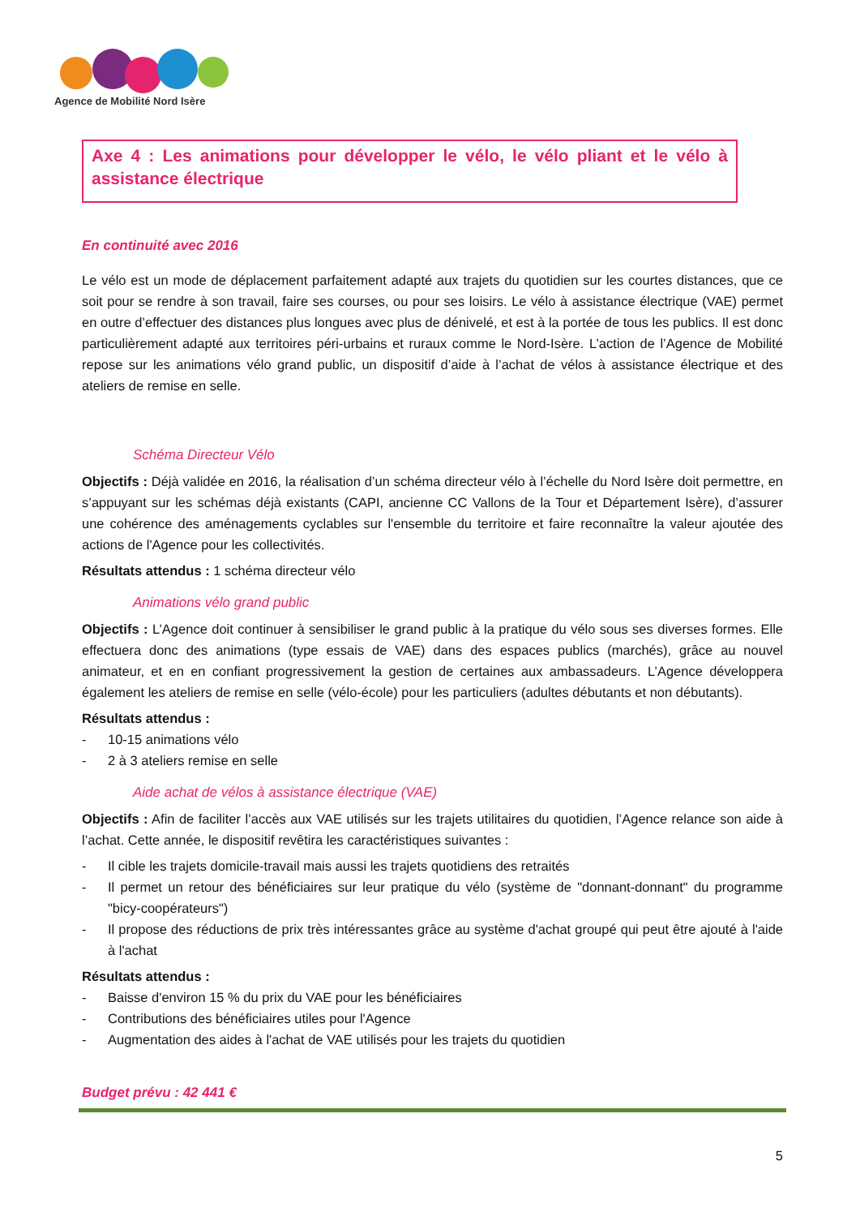Agence de Mobilité Nord Isère
Axe 4 : Les animations pour développer le vélo, le vélo pliant et le vélo à assistance électrique
En continuité avec 2016
Le vélo est un mode de déplacement parfaitement adapté aux trajets du quotidien sur les courtes distances, que ce soit pour se rendre à son travail, faire ses courses, ou pour ses loisirs. Le vélo à assistance électrique (VAE) permet en outre d’effectuer des distances plus longues avec plus de dénivelé, et est à la portée de tous les publics. Il est donc particulièrement adapté aux territoires péri-urbains et ruraux comme le Nord-Isère. L’action de l’Agence de Mobilité repose sur les animations vélo grand public, un dispositif d’aide à l’achat de vélos à assistance électrique et des ateliers de remise en selle.
Schéma Directeur Vélo
Objectifs : Déjà validée en 2016, la réalisation d’un schéma directeur vélo à l’échelle du Nord Isère doit permettre, en s’appuyant sur les schémas déjà existants (CAPI, ancienne CC Vallons de la Tour et Département Isère), d’assurer une cohérence des aménagements cyclables sur l'ensemble du territoire et faire reconnaître la valeur ajoutée des actions de l'Agence pour les collectivités.
Résultats attendus : 1 schéma directeur vélo
Animations vélo grand public
Objectifs : L’Agence doit continuer à sensibiliser le grand public à la pratique du vélo sous ses diverses formes. Elle effectuera donc des animations (type essais de VAE) dans des espaces publics (marchés), grâce au nouvel animateur, et en en confiant progressivement la gestion de certaines aux ambassadeurs. L’Agence développera également les ateliers de remise en selle (vélo-école) pour les particuliers (adultes débutants et non débutants).
Résultats attendus :
- 10-15 animations vélo
- 2 à 3 ateliers remise en selle
Aide achat de vélos à assistance électrique (VAE)
Objectifs : Afin de faciliter l’accès aux VAE utilisés sur les trajets utilitaires du quotidien, l’Agence relance son aide à l’achat. Cette année, le dispositif revêtira les caractéristiques suivantes :
- Il cible les trajets domicile-travail mais aussi les trajets quotidiens des retraités
- Il permet un retour des bénéficiaires sur leur pratique du vélo (système de "donnant-donnant" du programme "bicy-coopérateurs")
- Il propose des réductions de prix très intéressantes grâce au système d'achat groupé qui peut être ajouté à l'aide à l'achat
Résultats attendus :
- Baisse d'environ 15 % du prix du VAE pour les bénéficiaires
- Contributions des bénéficiaires utiles pour l'Agence
- Augmentation des aides à l'achat de VAE utilisés pour les trajets du quotidien
Budget prévu : 42 441 €
5